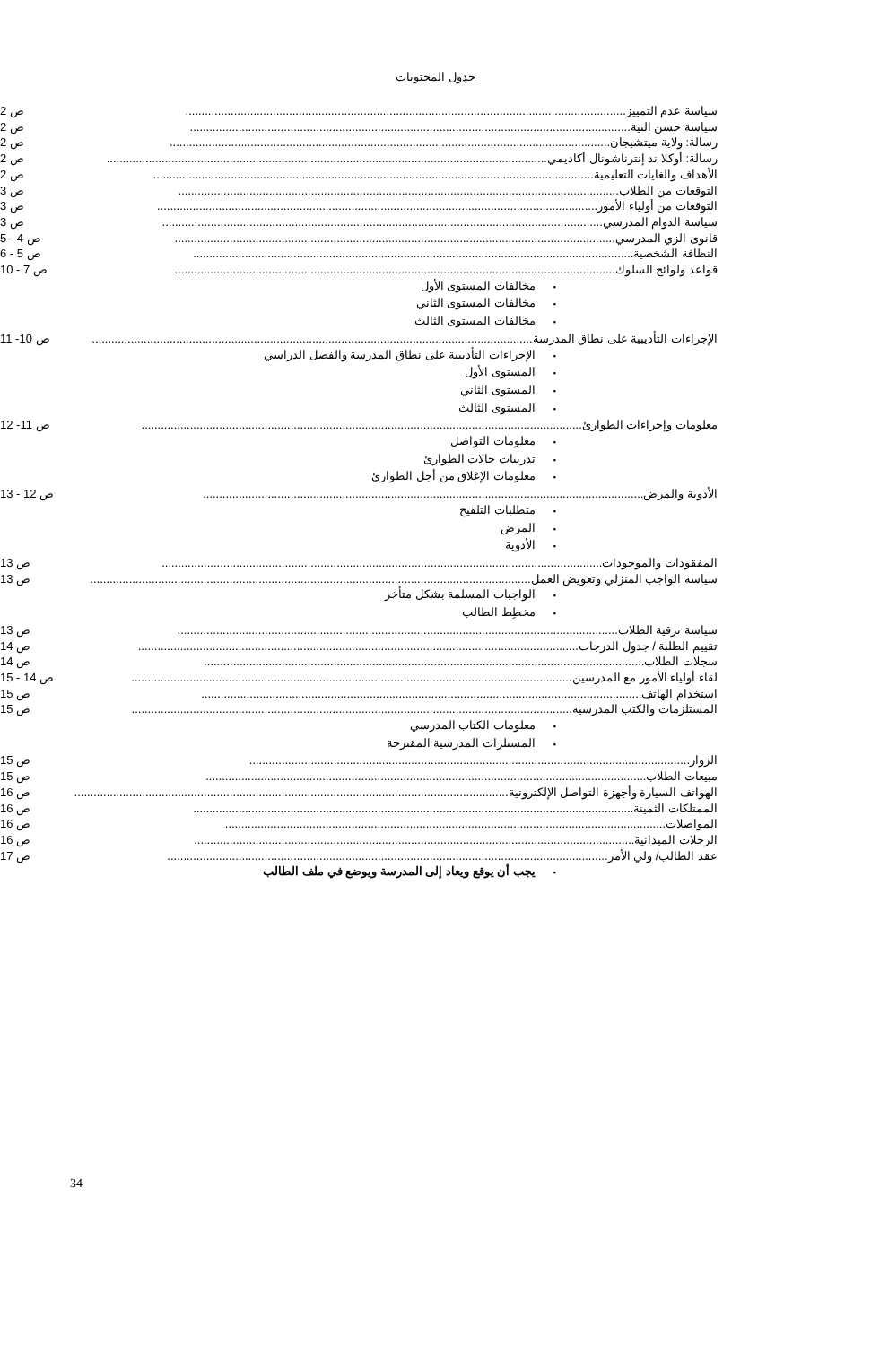جدول المحتويات
سياسة عدم التمييز........................................................................................................................................ ص 2
سياسة حسن النية........................................................................................................................................ ص 2
رسالة: ولاية ميتشيجان........................................................................................................................................ ص 2
رسالة: أوكلا ند إنترناشونال أكاديمي........................................................................................................................................ ص 2
الأهداف والغايات التعليمية........................................................................................................................................ ص 2
التوقعات من الطلاب........................................................................................................................................ ص 3
التوقعات من أولياء الأمور........................................................................................................................................ ص 3
سياسة الدوام المدرسي........................................................................................................................................ ص 3
قانوى الزي المدرسي........................................................................................................................................ ص 4 - 5
النظافة الشخصية........................................................................................................................................ ص 5 - 6
قواعد ولوائح السلوك........................................................................................................................................ ص 7 - 10
مخالفات المستوى الأول
مخالفات المستوى الثاني
مخالفات المستوى الثالث
الإجراءات التأديبية على نطاق المدرسة........................................................................................................................................ ص 10- 11
الإجراءات التأديبية على نطاق المدرسة والفصل الدراسي
المستوى الأول
المستوى الثاني
المستوى الثالث
معلومات وإجراءات الطوارئ........................................................................................................................................ ص 11- 12
معلومات التواصل
تدريبات حالات الطوارئ
معلومات الإغلاق من أجل الطوارئ
الأدوية والمرض........................................................................................................................................ ص 12 - 13
متطلبات التلقيح
المرض
الأدوية
المفقودات والموجودات........................................................................................................................................ ص 13
سياسة الواجب المنزلي وتعويض العمل........................................................................................................................................ ص 13
الواجبات المسلمة بشكل متأخر
مخطِط الطالب
سياسة ترقية الطلاب........................................................................................................................................ ص 13
تقييم الطلبة / جدول الدرجات........................................................................................................................................ ص 14
سجلات الطلاب........................................................................................................................................ ص 14
لقاء أولياء الأمور مع المدرسين........................................................................................................................................ ص 14 - 15
استخدام الهاتف........................................................................................................................................ ص 15
المستلزمات والكتب المدرسية........................................................................................................................................ ص 15
معلومات الكتاب المدرسي
المستلزات المدرسية المقترحة
الزوار........................................................................................................................................ ص 15
مبيعات الطلاب........................................................................................................................................ ص 15
الهواتف السيارة وأجهزة التواصل الإلكترونية........................................................................................................................................ ص 16
الممتلكات الثمينة........................................................................................................................................ ص 16
المواصلات........................................................................................................................................ ص 16
الرحلات الميدانية........................................................................................................................................ ص 16
عقد الطالب/ ولي الأمر........................................................................................................................................ ص 17
يجب أن يوقع ويعاد إلى المدرسة ويوضع في ملف الطالب
34